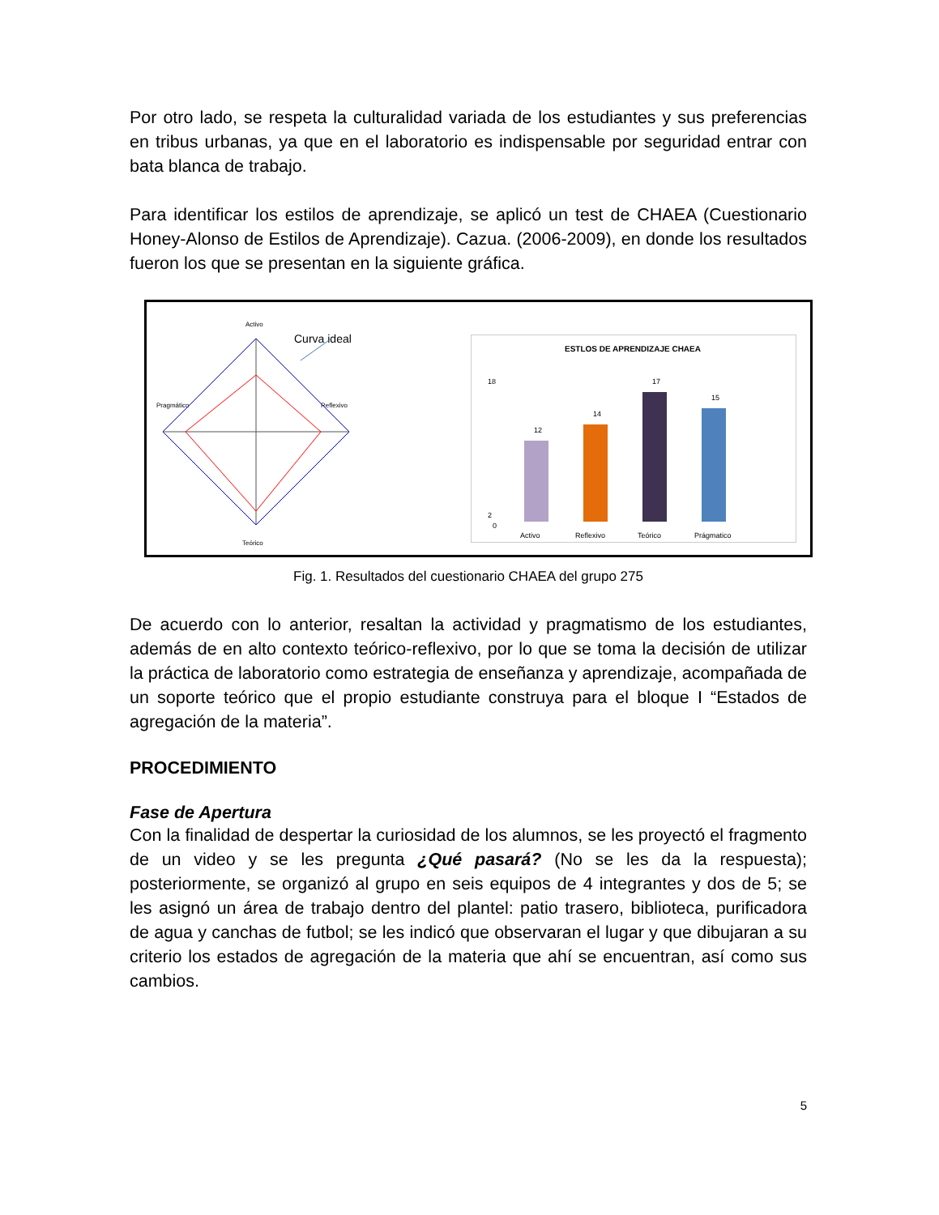Por otro lado, se respeta la culturalidad variada de los estudiantes y sus preferencias en tribus urbanas, ya que en el laboratorio es indispensable por seguridad entrar con bata blanca de trabajo.
Para identificar los estilos de aprendizaje, se aplicó un test de CHAEA (Cuestionario Honey-Alonso de Estilos de Aprendizaje). Cazua. (2006-2009), en donde los resultados fueron los que se presentan en la siguiente gráfica.
Activo
Curva ideal
Pragmático
Reflexivo
Teórico
ESTLOS DE APRENDIZAJE CHAEA
18
2
0
12
14
17
15
Activo
Reflexivo
Teórico
Prágmatico
Fig. 1. Resultados del cuestionario CHAEA del grupo 275
De acuerdo con lo anterior, resaltan la actividad y pragmatismo de los estudiantes, además de en alto contexto teórico-reflexivo, por lo que se toma la decisión de utilizar la práctica de laboratorio como estrategia de enseñanza y aprendizaje, acompañada de un soporte teórico que el propio estudiante construya para el bloque I “Estados de agregación de la materia”.
PROCEDIMIENTO
Fase de Apertura
Con la finalidad de despertar la curiosidad de los alumnos, se les proyectó el fragmento de un video y se les pregunta ¿Qué pasará? (No se les da la respuesta); posteriormente, se organizó al grupo en seis equipos de 4 integrantes y dos de 5; se les asignó un área de trabajo dentro del plantel: patio trasero, biblioteca, purificadora de agua y canchas de futbol; se les indicó que observaran el lugar y que dibujaran a su criterio los estados de agregación de la materia que ahí se encuentran, así como sus cambios.
5